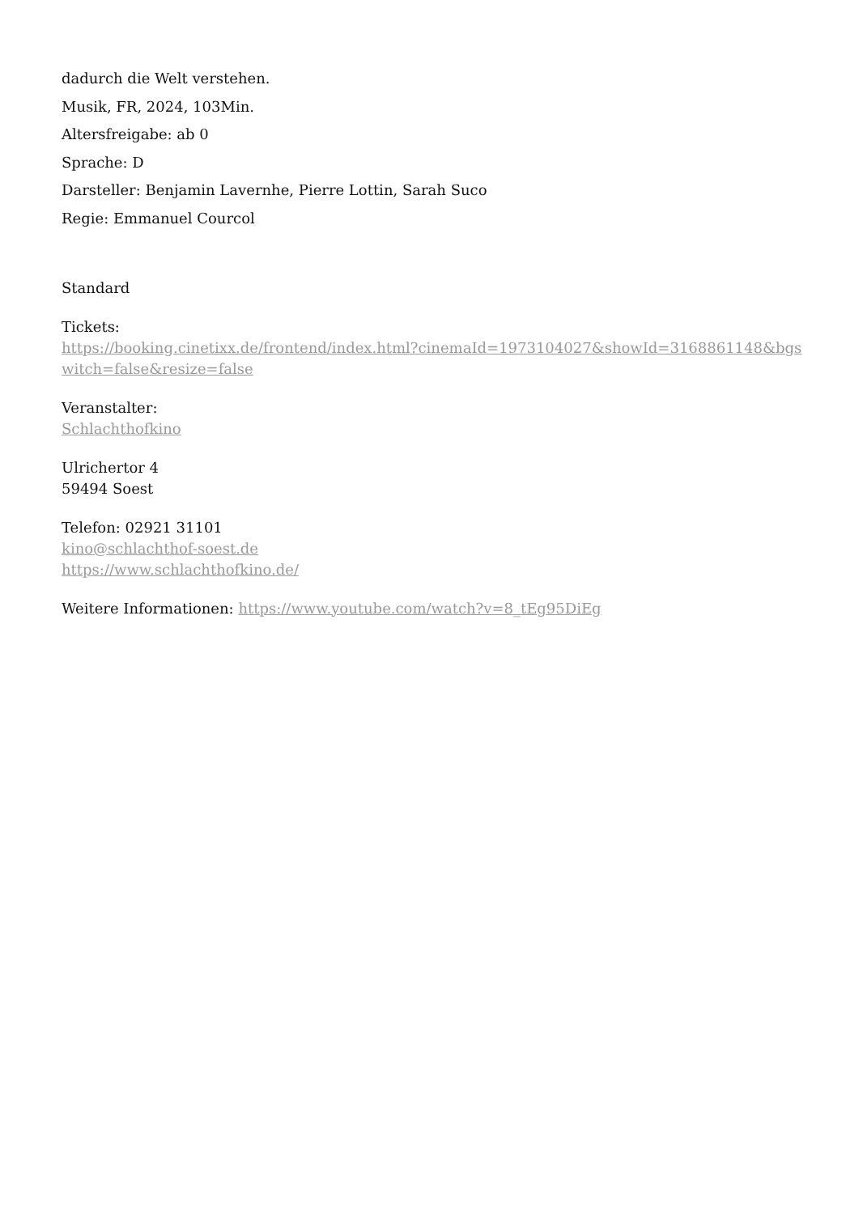dadurch die Welt verstehen.
Musik, FR, 2024, 103Min.
Altersfreigabe: ab 0
Sprache: D
Darsteller: Benjamin Lavernhe, Pierre Lottin, Sarah Suco
Regie: Emmanuel Courcol
Standard
Tickets:
https://booking.cinetixx.de/frontend/index.html?cinemaId=1973104027&showId=3168861148&bgs witch=false&resize=false
Veranstalter:
Schlachthofkino
Ulrichertor 4
59494 Soest
Telefon: 02921 31101
kino@schlachthof-soest.de
https://www.schlachthofkino.de/
Weitere Informationen: https://www.youtube.com/watch?v=8_tEg95DiEg